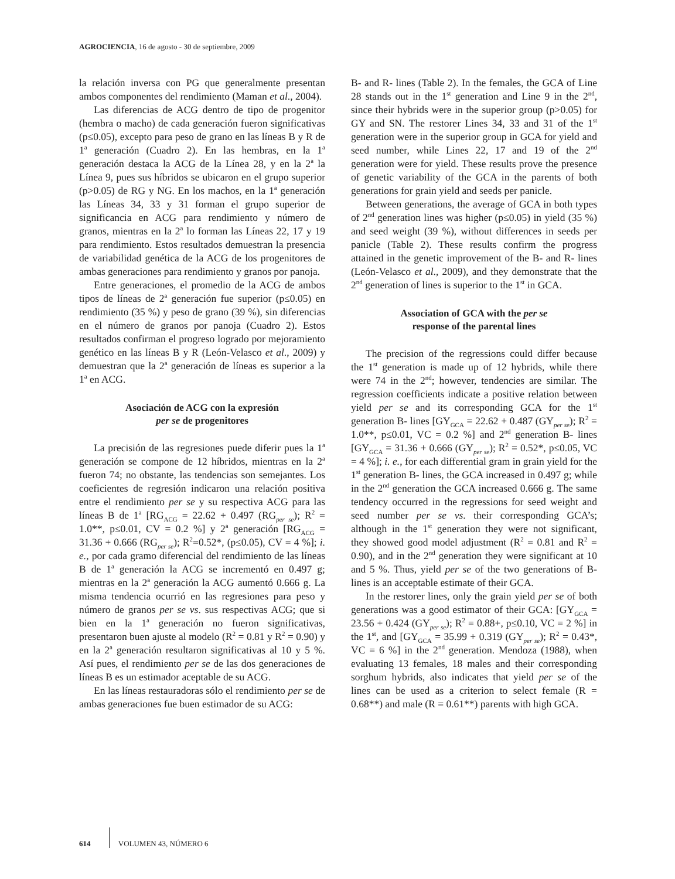AGROCIENCIA, 16 de agosto - 30 de septiembre, 2009
la relación inversa con PG que generalmente presentan ambos componentes del rendimiento (Maman et al., 2004).
Las diferencias de ACG dentro de tipo de progenitor (hembra o macho) de cada generación fueron significativas (p≤0.05), excepto para peso de grano en las líneas B y R de 1<sup>a</sup> generación (Cuadro 2). En las hembras, en la 1<sup>a</sup> generación destaca la ACG de la Línea 28, y en la 2<sup>a</sup> la Línea 9, pues sus híbridos se ubicaron en el grupo superior (p>0.05) de RG y NG. En los machos, en la 1<sup>a</sup> generación las Líneas 34, 33 y 31 forman el grupo superior de significancia en ACG para rendimiento y número de granos, mientras en la 2<sup>a</sup> lo forman las Líneas 22, 17 y 19 para rendimiento. Estos resultados demuestran la presencia de variabilidad genética de la ACG de los progenitores de ambas generaciones para rendimiento y granos por panoja.
Entre generaciones, el promedio de la ACG de ambos tipos de líneas de 2<sup>a</sup> generación fue superior (p≤0.05) en rendimiento (35 %) y peso de grano (39 %), sin diferencias en el número de granos por panoja (Cuadro 2). Estos resultados confirman el progreso logrado por mejoramiento genético en las líneas B y R (León-Velasco et al., 2009) y demuestran que la 2<sup>a</sup> generación de líneas es superior a la 1<sup>a</sup> en ACG.
Asociación de ACG con la expresión
per se de progenitores
La precisión de las regresiones puede diferir pues la 1<sup>a</sup> generación se compone de 12 híbridos, mientras en la 2<sup>a</sup> fueron 74; no obstante, las tendencias son semejantes. Los coeficientes de regresión indicaron una relación positiva entre el rendimiento per se y su respectiva ACG para las líneas B de 1<sup>a</sup> [RG<sub>ACG</sub> = 22.62 + 0.497 (RG<sub>per se</sub>); R<sup>2</sup> = 1.0**, p≤0.01, CV = 0.2 %] y 2<sup>a</sup> generación [RG<sub>ACG</sub> = 31.36 + 0.666 (RG<sub>per se</sub>); R<sup>2</sup>=0.52*, (p≤0.05), CV = 4 %]; i. e., por cada gramo diferencial del rendimiento de las líneas B de 1<sup>a</sup> generación la ACG se incrementó en 0.497 g; mientras en la 2<sup>a</sup> generación la ACG aumentó 0.666 g. La misma tendencia ocurrió en las regresiones para peso y número de granos per se vs. sus respectivas ACG; que si bien en la 1<sup>a</sup> generación no fueron significativas, presentaron buen ajuste al modelo (R<sup>2</sup> = 0.81 y R<sup>2</sup> = 0.90) y en la 2<sup>a</sup> generación resultaron significativas al 10 y 5 %. Así pues, el rendimiento per se de las dos generaciones de líneas B es un estimador aceptable de su ACG.
En las líneas restauradoras sólo el rendimiento per se de ambas generaciones fue buen estimador de su ACG:
B- and R- lines (Table 2). In the females, the GCA of Line 28 stands out in the 1<sup>st</sup> generation and Line 9 in the 2<sup>nd</sup>, since their hybrids were in the superior group (p>0.05) for GY and SN. The restorer Lines 34, 33 and 31 of the 1<sup>st</sup> generation were in the superior group in GCA for yield and seed number, while Lines 22, 17 and 19 of the 2<sup>nd</sup> generation were for yield. These results prove the presence of genetic variability of the GCA in the parents of both generations for grain yield and seeds per panicle.
Between generations, the average of GCA in both types of 2<sup>nd</sup> generation lines was higher (p≤0.05) in yield (35 %) and seed weight (39 %), without differences in seeds per panicle (Table 2). These results confirm the progress attained in the genetic improvement of the B- and R- lines (León-Velasco et al., 2009), and they demonstrate that the 2<sup>nd</sup> generation of lines is superior to the 1<sup>st</sup> in GCA.
Association of GCA with the per se
response of the parental lines
The precision of the regressions could differ because the 1<sup>st</sup> generation is made up of 12 hybrids, while there were 74 in the 2<sup>nd</sup>; however, tendencies are similar. The regression coefficients indicate a positive relation between yield per se and its corresponding GCA for the 1<sup>st</sup> generation B- lines [GY<sub>GCA</sub> = 22.62 + 0.487 (GY<sub>per se</sub>); R<sup>2</sup> = 1.0**, p≤0.01, VC = 0.2 %] and 2<sup>nd</sup> generation B- lines [GY<sub>GCA</sub> = 31.36 + 0.666 (GY<sub>per se</sub>); R<sup>2</sup> = 0.52*, p≤0.05, VC = 4 %]; i. e., for each differential gram in grain yield for the 1<sup>st</sup> generation B- lines, the GCA increased in 0.497 g; while in the 2<sup>nd</sup> generation the GCA increased 0.666 g. The same tendency occurred in the regressions for seed weight and seed number per se vs. their corresponding GCA’s; although in the 1<sup>st</sup> generation they were not significant, they showed good model adjustment (R<sup>2</sup> = 0.81 and R<sup>2</sup> = 0.90), and in the 2<sup>nd</sup> generation they were significant at 10 and 5 %. Thus, yield per se of the two generations of B- lines is an acceptable estimate of their GCA.
In the restorer lines, only the grain yield per se of both generations was a good estimator of their GCA: [GY<sub>GCA</sub> = 23.56 + 0.424 (GY<sub>per se</sub>); R<sup>2</sup> = 0.88+, p≤0.10, VC = 2 %] in the 1<sup>st</sup>, and [GY<sub>GCA</sub> = 35.99 + 0.319 (GY<sub>per se</sub>); R<sup>2</sup> = 0.43*, VC = 6 %] in the 2<sup>nd</sup> generation. Mendoza (1988), when evaluating 13 females, 18 males and their corresponding sorghum hybrids, also indicates that yield per se of the lines can be used as a criterion to select female (R = 0.68**) and male (R = 0.61**) parents with high GCA.
614 VOLUMEN 43, NÚMERO 6